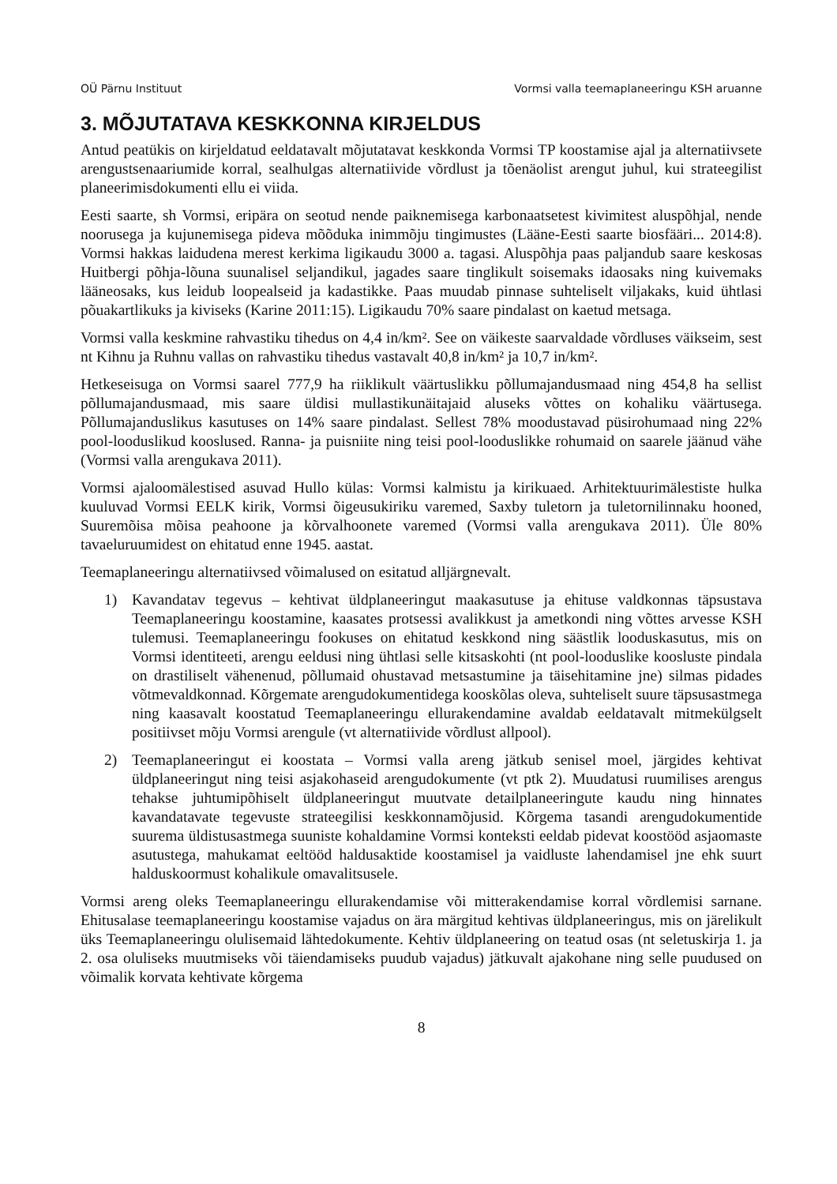OÜ Pärnu Instituut Vormsi valla teemaplaneeringu KSH aruanne
3. MÕJUTATAVA KESKKONNA KIRJELDUS
Antud peatükis on kirjeldatud eeldatavalt mõjutatavat keskkonda Vormsi TP koostamise ajal ja alternatiivsete arengustsenaariumide korral, sealhulgas alternatiivide võrdlust ja tõenäolist arengut juhul, kui strateegilist planeerimisdokumenti ellu ei viida.
Eesti saarte, sh Vormsi, eripära on seotud nende paiknemisega karbonaatsetest kivimitest aluspõhjal, nende noorusega ja kujunemisega pideva mõõduka inimmõju tingimustes (Lääne-Eesti saarte biosfääri... 2014:8). Vormsi hakkas laidudena merest kerkima ligikaudu 3000 a. tagasi. Aluspõhja paas paljandub saare keskosas Huitbergi põhja-lõuna suunalisel seljandikul, jagades saare tinglikult soisemaks idaosaks ning kuivemaks lääneosaks, kus leidub loopealseid ja kadastikke. Paas muudab pinnase suhteliselt viljakaks, kuid ühtlasi põuakartlikuks ja kiviseks (Karine 2011:15). Ligikaudu 70% saare pindalast on kaetud metsaga.
Vormsi valla keskmine rahvastiku tihedus on 4,4 in/km². See on väikeste saarvaldade võrdluses väikseim, sest nt Kihnu ja Ruhnu vallas on rahvastiku tihedus vastavalt 40,8 in/km² ja 10,7 in/km².
Hetkeseisuga on Vormsi saarel 777,9 ha riiklikult väärtuslikku põllumajandusmaad ning 454,8 ha sellist põllumajandusmaad, mis saare üldisi mullastikunäitajaid aluseks võttes on kohaliku väärtusega. Põllumajanduslikus kasutuses on 14% saare pindalast. Sellest 78% moodustavad püsirohumaad ning 22% pool-looduslikud kooslused. Ranna- ja puisniite ning teisi pool-looduslikke rohumaid on saarele jäänud vähe (Vormsi valla arengukava 2011).
Vormsi ajaloomälestised asuvad Hullo külas: Vormsi kalmistu ja kirikuaed. Arhitektuurimälestiste hulka kuuluvad Vormsi EELK kirik, Vormsi õigeusukiriku varemed, Saxby tuletorn ja tuletornilinnaku hooned, Suuremõisa mõisa peahoone ja kõrvalhoonete varemed (Vormsi valla arengukava 2011). Üle 80% tavaeluruumidest on ehitatud enne 1945. aastat.
Teemaplaneeringu alternatiivsed võimalused on esitatud alljärgnevalt.
1) Kavandatav tegevus – kehtivat üldplaneeringut maakasutuse ja ehituse valdkonnas täpsustava Teemaplaneeringu koostamine, kaasates protsessi avalikkust ja ametkondi ning võttes arvesse KSH tulemusi. Teemaplaneeringu fookuses on ehitatud keskkond ning säästlik looduskasutus, mis on Vormsi identiteeti, arengu eeldusi ning ühtlasi selle kitsaskohti (nt pool-looduslike koosluste pindala on drastiliselt vähenenud, põllumaid ohustavad metsastumine ja täisehitamine jne) silmas pidades võtmevaldkonnad. Kõrgemate arengudokumentidega kooskõlas oleva, suhteliselt suure täpsusastmega ning kaasavalt koostatud Teemaplaneeringu ellurakendamine avaldab eeldatavalt mitmekülgselt positiivset mõju Vormsi arengule (vt alternatiivide võrdlust allpool).
2) Teemaplaneeringut ei koostata – Vormsi valla areng jätkub senisel moel, järgides kehtivat üldplaneeringut ning teisi asjakohaseid arengudokumente (vt ptk 2). Muudatusi ruumilises arengus tehakse juhtumipõhiselt üldplaneeringut muutvate detailplaneeringute kaudu ning hinnates kavandatavate tegevuste strateegilisi keskkonnamõjusid. Kõrgema tasandi arengudokumentide suurema üldistusastmega suuniste kohaldamine Vormsi konteksti eeldab pidevat koostööd asjaomaste asutustega, mahukamat eeltööd haldusaktide koostamisel ja vaidluste lahendamisel jne ehk suurt halduskoormust kohalikule omavalitsusele.
Vormsi areng oleks Teemaplaneeringu ellurakendamise või mitterakendamise korral võrdlemisi sarnane. Ehitusalase teemaplaneeringu koostamise vajadus on ära märgitud kehtivas üldplaneeringus, mis on järelikult üks Teemaplaneeringu olulisemaid lähtedokumente. Kehtiv üldplaneering on teatud osas (nt seletuskirja 1. ja 2. osa oluliseks muutmiseks või täiendamiseks puudub vajadus) jätkuvalt ajakohane ning selle puudused on võimalik korvata kehtivate kõrgema
8